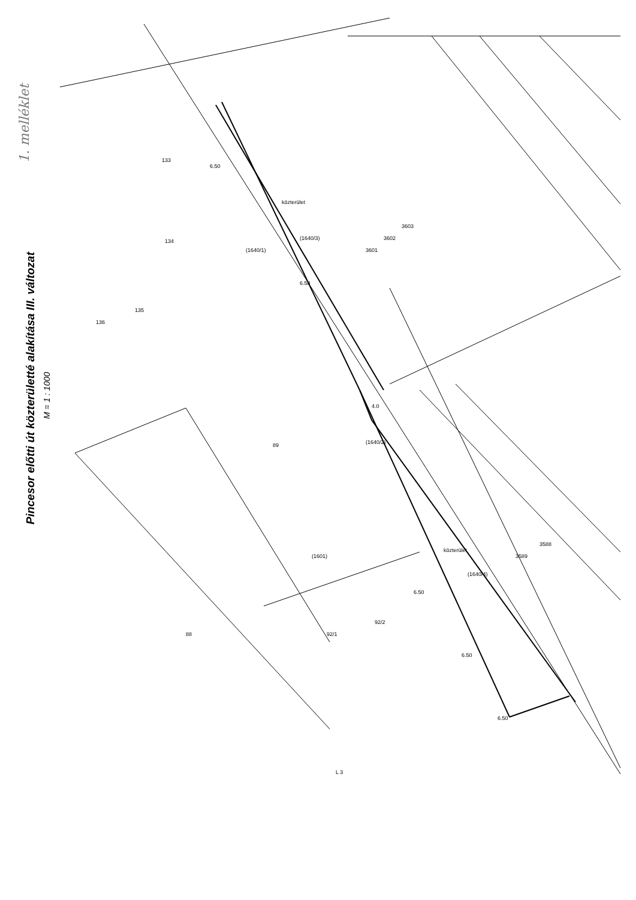134
135
136
133
89
88
92/1
92/2
6.50
6.50
6.50
6.50
6.50
4.0
közterület
közterület
(1640/3)
(1640/2)
(1640/1)
(1601)
(1640/4)
3601
3602
3603
3589
3588
L 3
1. melléklet
Pincesor előtti út közterületté alakítása III. változat
M = 1 : 1000